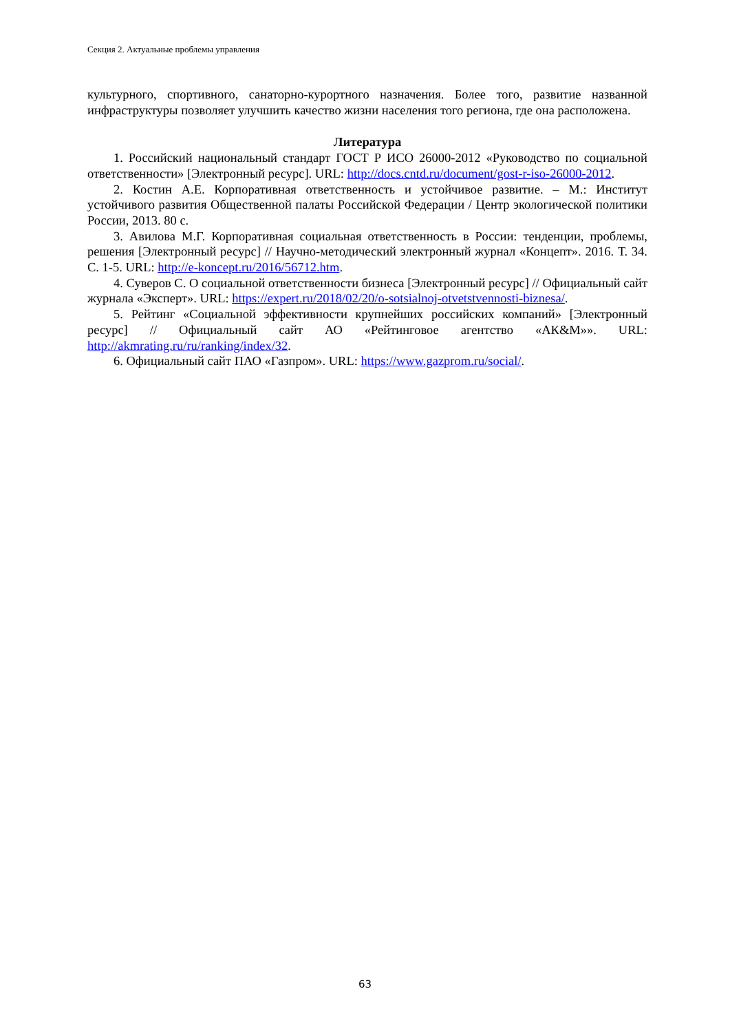Секция 2. Актуальные проблемы управления
культурного, спортивного, санаторно-курортного назначения. Более того, развитие названной инфраструктуры позволяет улучшить качество жизни населения того региона, где она расположена.
Литература
1. Российский национальный стандарт ГОСТ Р ИСО 26000-2012 «Руководство по социальной ответственности» [Электронный ресурс]. URL: http://docs.cntd.ru/document/gost-r-iso-26000-2012.
2. Костин А.Е. Корпоративная ответственность и устойчивое развитие. – М.: Институт устойчивого развития Общественной палаты Российской Федерации / Центр экологической политики России, 2013. 80 с.
3. Авилова М.Г. Корпоративная социальная ответственность в России: тенденции, проблемы, решения [Электронный ресурс] // Научно-методический электронный журнал «Концепт». 2016. Т. 34. С. 1-5. URL: http://e-koncept.ru/2016/56712.htm.
4. Суверов С. О социальной ответственности бизнеса [Электронный ресурс] // Официальный сайт журнала «Эксперт». URL: https://expert.ru/2018/02/20/o-sotsialnoj-otvetstvennosti-biznesa/.
5. Рейтинг «Социальной эффективности крупнейших российских компаний» [Электронный ресурс] // Официальный сайт АО «Рейтинговое агентство «АК&М»». URL: http://akmrating.ru/ru/ranking/index/32.
6. Официальный сайт ПАО «Газпром». URL: https://www.gazprom.ru/social/.
63